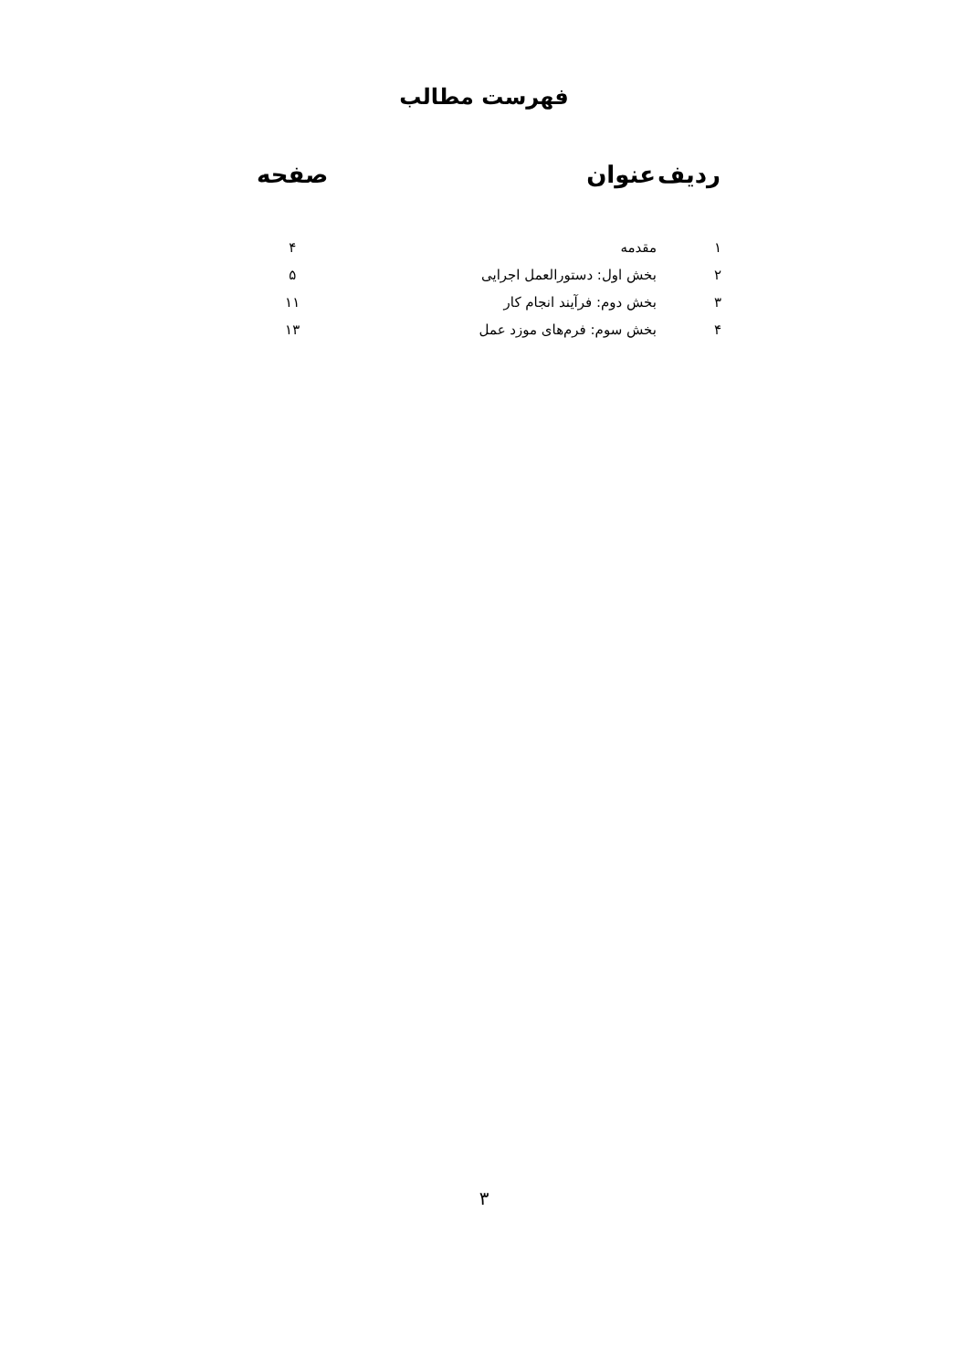فهرست مطالب
| ردیف | عنوان | صفحه |
| --- | --- | --- |
| ۱ | مقدمه | ۴ |
| ۲ | بخش اول: دستورالعمل اجرایی | ۵ |
| ۳ | بخش دوم: فرآیند انجام کار | ۱۱ |
| ۴ | بخش سوم: فرم‌های موزد عمل | ۱۳ |
۳